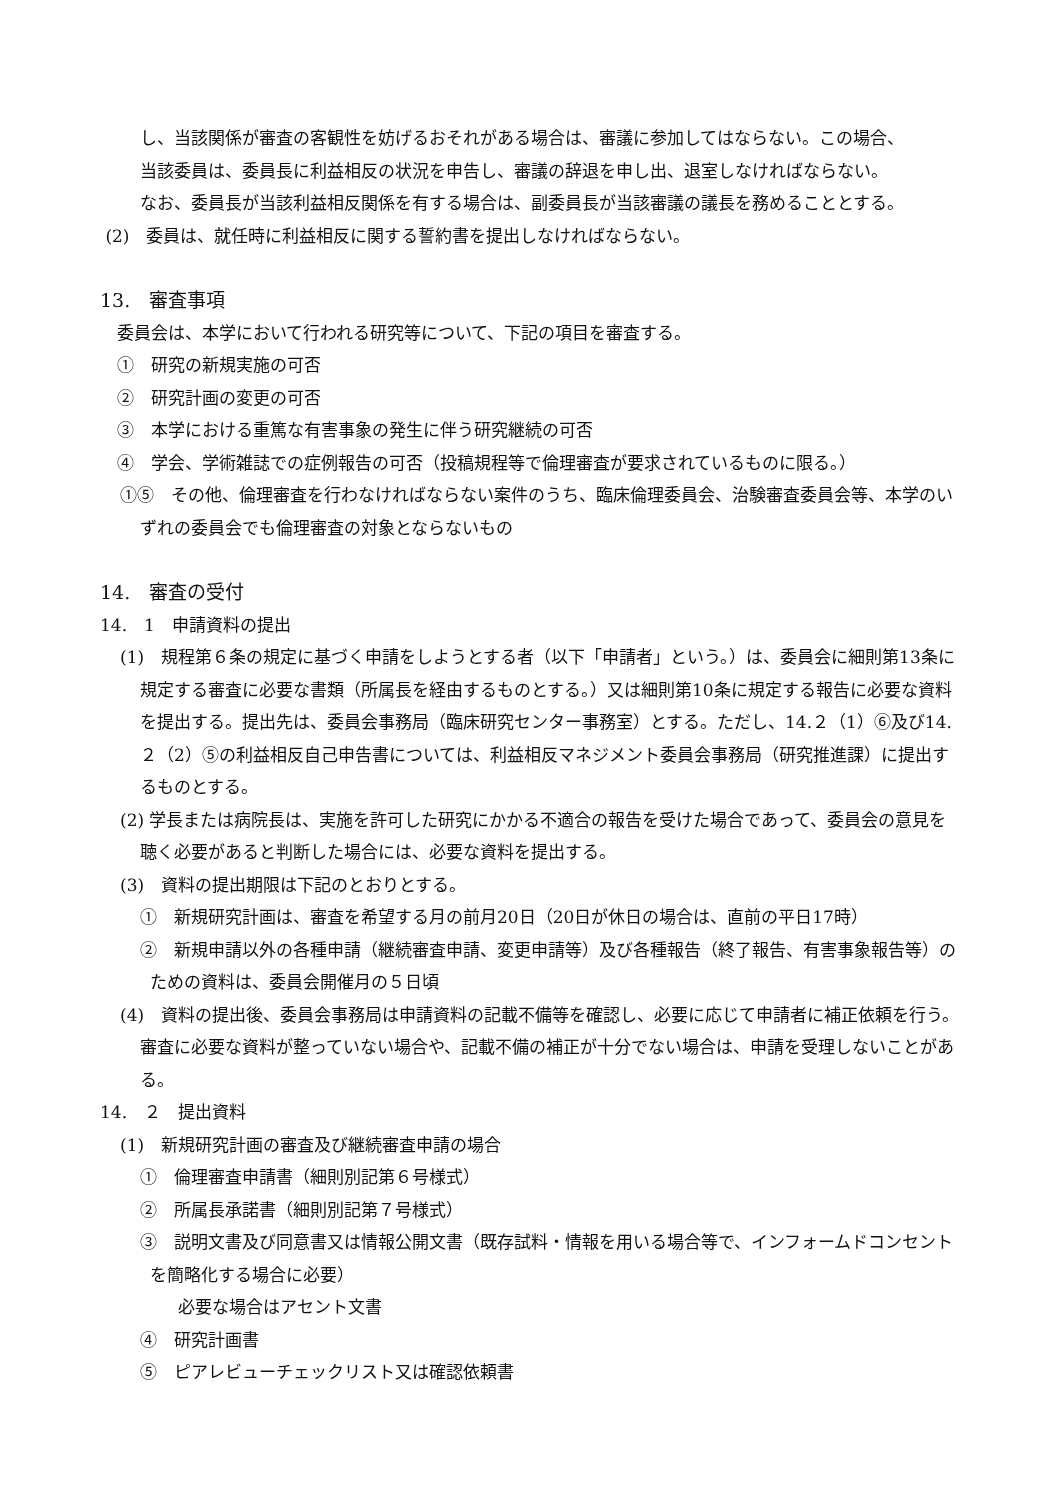し、当該関係が審査の客観性を妨げるおそれがある場合は、審議に参加してはならない。この場合、
当該委員は、委員長に利益相反の状況を申告し、審議の辞退を申し出、退室しなければならない。
なお、委員長が当該利益相反関係を有する場合は、副委員長が当該審議の議長を務めることとする。
(2)　委員は、就任時に利益相反に関する誓約書を提出しなければならない。
13.　審査事項
　委員会は、本学において行われる研究等について、下記の項目を審査する。
　①　研究の新規実施の可否
　②　研究計画の変更の可否
　③　本学における重篤な有害事象の発生に伴う研究継続の可否
　④　学会、学術雑誌での症例報告の可否（投稿規程等で倫理審査が要求されているものに限る。）
①⑤　その他、倫理審査を行わなければならない案件のうち、臨床倫理委員会、治験審査委員会等、本学のいずれの委員会でも倫理審査の対象とならないもの
14.　審査の受付
14.　1　申請資料の提出
(1)　規程第６条の規定に基づく申請をしようとする者（以下「申請者」という。）は、委員会に細則第13条に規定する審査に必要な書類（所属長を経由するものとする。）又は細則第10条に規定する報告に必要な資料を提出する。提出先は、委員会事務局（臨床研究センター事務室）とする。ただし、14.２（1）⑥及び14.２（2）⑤の利益相反自己申告書については、利益相反マネジメント委員会事務局（研究推進課）に提出するものとする。
(2) 学長または病院長は、実施を許可した研究にかかる不適合の報告を受けた場合であって、委員会の意見を聴く必要があると判断した場合には、必要な資料を提出する。
(3)　資料の提出期限は下記のとおりとする。
①　新規研究計画は、審査を希望する月の前月20日（20日が休日の場合は、直前の平日17時）
②　新規申請以外の各種申請（継続審査申請、変更申請等）及び各種報告（終了報告、有害事象報告等）のための資料は、委員会開催月の５日頃
(4)　資料の提出後、委員会事務局は申請資料の記載不備等を確認し、必要に応じて申請者に補正依頼を行う。審査に必要な資料が整っていない場合や、記載不備の補正が十分でない場合は、申請を受理しないことがある。
14.　２　提出資料
(1)　新規研究計画の審査及び継続審査申請の場合
①　倫理審査申請書（細則別記第６号様式）
②　所属長承諾書（細則別記第７号様式）
③　説明文書及び同意書又は情報公開文書（既存試料・情報を用いる場合等で、インフォームドコンセントを簡略化する場合に必要）
必要な場合はアセント文書
④　研究計画書
⑤　ピアレビューチェックリスト又は確認依頼書